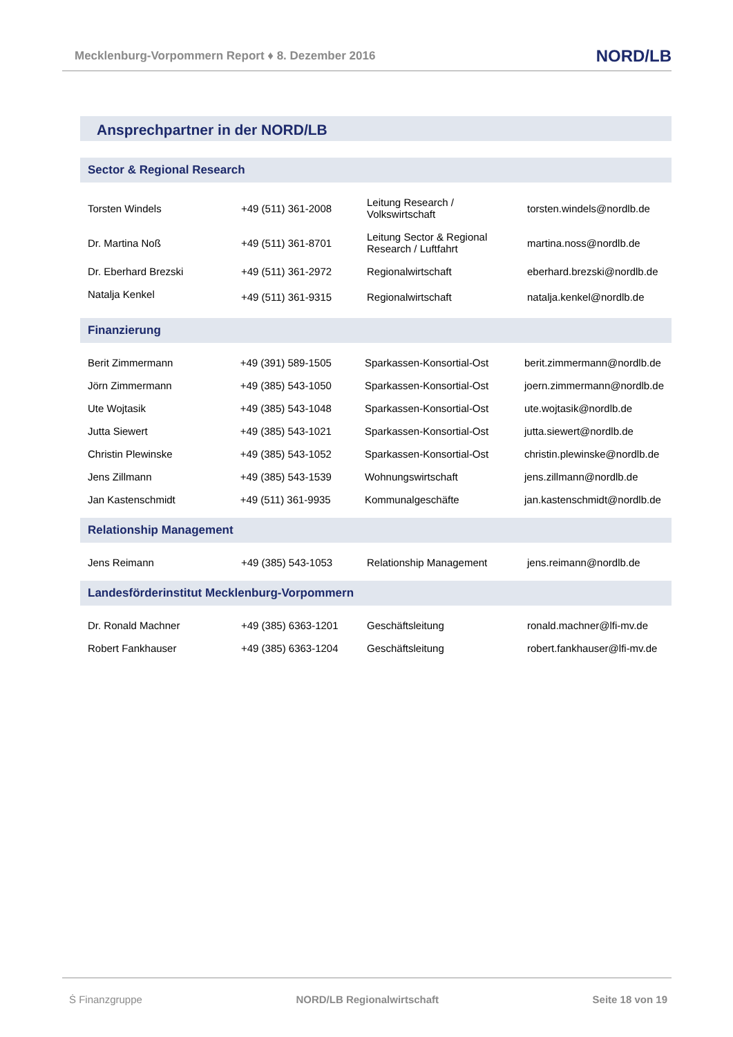Mecklenburg-Vorpommern Report ♦ 8. Dezember 2016 NORD/LB
Ansprechpartner in der NORD/LB
Sector & Regional Research
| Torsten Windels | +49 (511) 361-2008 | Leitung Research / Volkswirtschaft | torsten.windels@nordlb.de |
| Dr. Martina Noß | +49 (511) 361-8701 | Leitung Sector & Regional Research / Luftfahrt | martina.noss@nordlb.de |
| Dr. Eberhard Brezski | +49 (511) 361-2972 | Regionalwirtschaft | eberhard.brezski@nordlb.de |
| Natalja Kenkel | +49 (511) 361-9315 | Regionalwirtschaft | natalja.kenkel@nordlb.de |
Finanzierung
| Berit Zimmermann | +49 (391) 589-1505 | Sparkassen-Konsortial-Ost | berit.zimmermann@nordlb.de |
| Jörn Zimmermann | +49 (385) 543-1050 | Sparkassen-Konsortial-Ost | joern.zimmermann@nordlb.de |
| Ute Wojtasik | +49 (385) 543-1048 | Sparkassen-Konsortial-Ost | ute.wojtasik@nordlb.de |
| Jutta Siewert | +49 (385) 543-1021 | Sparkassen-Konsortial-Ost | jutta.siewert@nordlb.de |
| Christin Plewinske | +49 (385) 543-1052 | Sparkassen-Konsortial-Ost | christin.plewinske@nordlb.de |
| Jens Zillmann | +49 (385) 543-1539 | Wohnungswirtschaft | jens.zillmann@nordlb.de |
| Jan Kastenschmidt | +49 (511) 361-9935 | Kommunalgeschäfte | jan.kastenschmidt@nordlb.de |
Relationship Management
| Jens Reimann | +49 (385) 543-1053 | Relationship Management | jens.reimann@nordlb.de |
Landesförderinstitut Mecklenburg-Vorpommern
| Dr. Ronald Machner | +49 (385) 6363-1201 | Geschäftsleitung | ronald.machner@lfi-mv.de |
| Robert Fankhauser | +49 (385) 6363-1204 | Geschäftsleitung | robert.fankhauser@lfi-mv.de |
Ṡ Finanzgruppe NORD/LB Regionalwirtschaft Seite 18 von 19